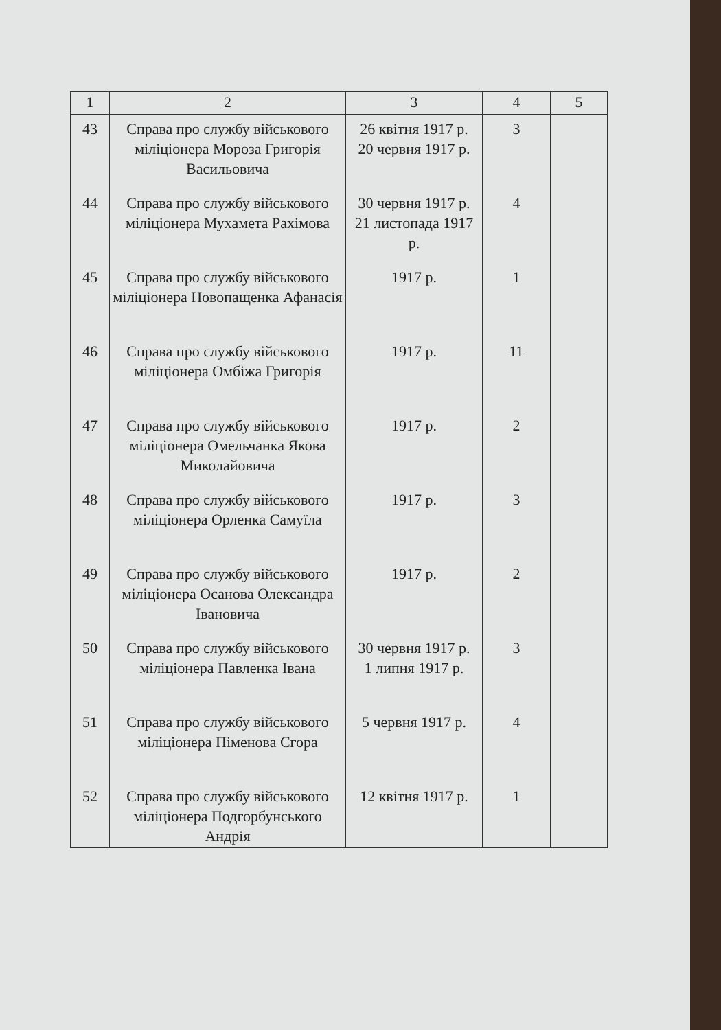| 1 | 2 | 3 | 4 | 5 |
| --- | --- | --- | --- | --- |
| 43 | Справа про службу військового міліціонера Мороза Григорія Васильовича | 26 квітня 1917 р. 20 червня 1917 р. | 3 | |
| 44 | Справа про службу військового міліціонера Мухамета Рахімова | 30 червня 1917 р. 21 листопада 1917 р. | 4 | |
| 45 | Справа про службу військового міліціонера Новопащенка Афанасія | 1917 р. | 1 | |
| 46 | Справа про службу військового міліціонера Омбіжа Григорія | 1917 р. | 11 | |
| 47 | Справа про службу військового міліціонера Омельчанка Якова Миколайовича | 1917 р. | 2 | |
| 48 | Справа про службу військового міліціонера Орленка Самуїла | 1917 р. | 3 | |
| 49 | Справа про службу військового міліціонера Осанова Олександра Івановича | 1917 р. | 2 | |
| 50 | Справа про службу військового міліціонера Павленка Івана | 30 червня 1917 р. 1 липня 1917 р. | 3 | |
| 51 | Справа про службу військового міліціонера Піменова Єгора | 5 червня 1917 р. | 4 | |
| 52 | Справа про службу військового міліціонера Подгорбунського Андрія | 12 квітня 1917 р. | 1 | |